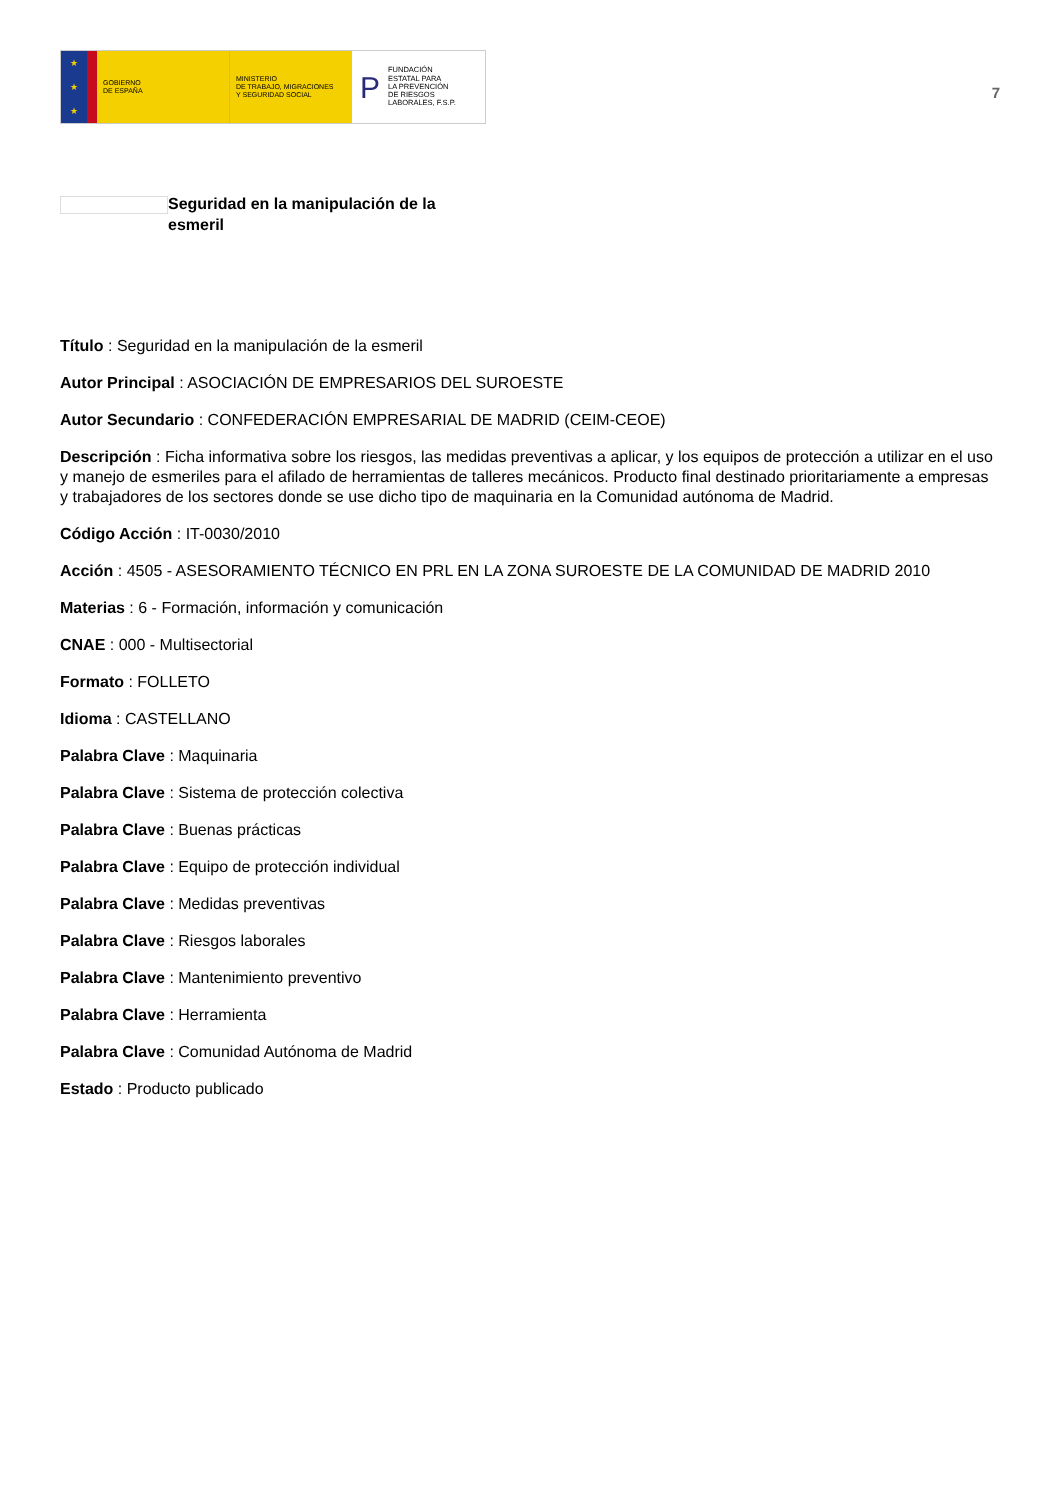★
★
★
GOBIERNO
DE ESPAÑA
MINISTERIO
DE TRABAJO, MIGRACIONES
Y SEGURIDAD SOCIAL
P FUNDACIÓN
ESTATAL PARA
LA PREVENCIÓN
DE RIESGOS
LABORALES, F.S.P.
7
Seguridad en la manipulación de la esmeril
Título : Seguridad en la manipulación de la esmeril
Autor Principal : ASOCIACIÓN DE EMPRESARIOS DEL SUROESTE
Autor Secundario : CONFEDERACIÓN EMPRESARIAL DE MADRID (CEIM-CEOE)
Descripción : Ficha informativa sobre los riesgos, las medidas preventivas a aplicar, y los equipos de protección a utilizar en el uso y manejo de esmeriles para el afilado de herramientas de talleres mecánicos. Producto final destinado prioritariamente a empresas y trabajadores de los sectores donde se use dicho tipo de maquinaria en la Comunidad autónoma de Madrid.
Código Acción : IT-0030/2010
Acción : 4505 - ASESORAMIENTO TÉCNICO EN PRL EN LA ZONA SUROESTE DE LA COMUNIDAD DE MADRID 2010
Materias : 6 - Formación, información y comunicación
CNAE : 000 - Multisectorial
Formato : FOLLETO
Idioma : CASTELLANO
Palabra Clave : Maquinaria
Palabra Clave : Sistema de protección colectiva
Palabra Clave : Buenas prácticas
Palabra Clave : Equipo de protección individual
Palabra Clave : Medidas preventivas
Palabra Clave : Riesgos laborales
Palabra Clave : Mantenimiento preventivo
Palabra Clave : Herramienta
Palabra Clave : Comunidad Autónoma de Madrid
Estado : Producto publicado